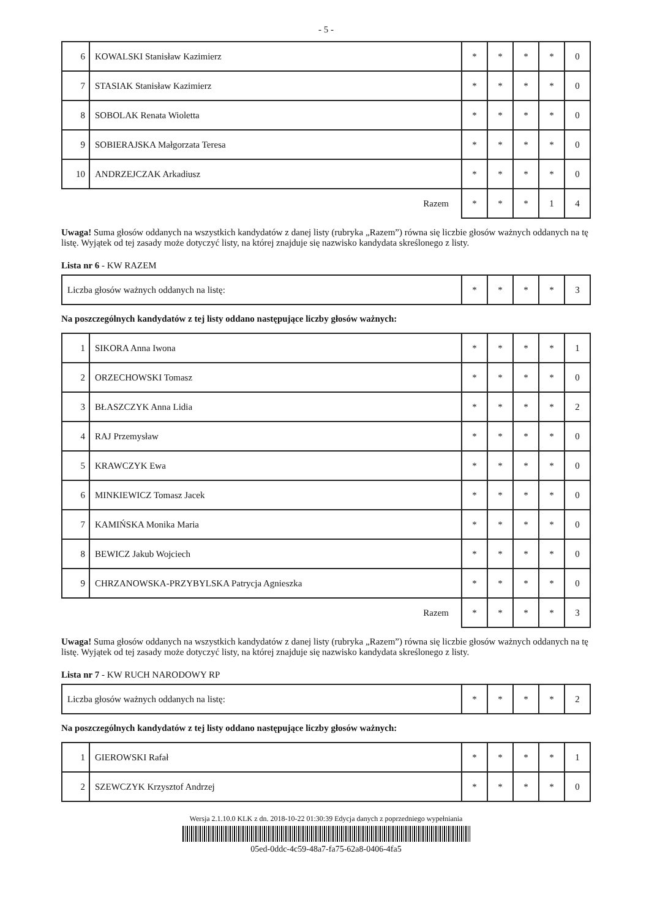- 5 -
| 6 | KOWALSKI Stanisław Kazimierz | * | * | * | * | 0 |
| 7 | STASIAK Stanisław Kazimierz | * | * | * | * | 0 |
| 8 | SOBOLAK Renata Wioletta | * | * | * | * | 0 |
| 9 | SOBIERAJSKA Małgorzata Teresa | * | * | * | * | 0 |
| 10 | ANDRZEJCZAK Arkadiusz | * | * | * | * | 0 |
| | Razem | * | * | * | 1 | 4 |
Uwaga! Suma głosów oddanych na wszystkich kandydatów z danej listy (rubryka „Razem”) równa się liczbie głosów ważnych oddanych na tę listę. Wyjątek od tej zasady może dotyczyć listy, na której znajduje się nazwisko kandydata skreślonego z listy.
Lista nr 6 - KW RAZEM
| Liczba głosów ważnych oddanych na listę: | * | * | * | * | 3 |
Na poszczególnych kandydatów z tej listy oddano następujące liczby głosów ważnych:
| 1 | SIKORA Anna Iwona | * | * | * | * | 1 |
| 2 | ORZECHOWSKI Tomasz | * | * | * | * | 0 |
| 3 | BŁASZCZYK Anna Lidia | * | * | * | * | 2 |
| 4 | RAJ Przemysław | * | * | * | * | 0 |
| 5 | KRAWCZYK Ewa | * | * | * | * | 0 |
| 6 | MINKIEWICZ Tomasz Jacek | * | * | * | * | 0 |
| 7 | KAMIŃSKA Monika Maria | * | * | * | * | 0 |
| 8 | BEWICZ Jakub Wojciech | * | * | * | * | 0 |
| 9 | CHRZANOWSKA-PRZYBYLSKA Patrycja Agnieszka | * | * | * | * | 0 |
| | Razem | * | * | * | * | 3 |
Uwaga! Suma głosów oddanych na wszystkich kandydatów z danej listy (rubryka „Razem”) równa się liczbie głosów ważnych oddanych na tę listę. Wyjątek od tej zasady może dotyczyć listy, na której znajduje się nazwisko kandydata skreślonego z listy.
Lista nr 7 - KW RUCH NARODOWY RP
| Liczba głosów ważnych oddanych na listę: | * | * | * | * | 2 |
Na poszczególnych kandydatów z tej listy oddano następujące liczby głosów ważnych:
| 1 | GIEROWSKI Rafał | * | * | * | * | 1 |
| 2 | SZEWCZYK Krzysztof Andrzej | * | * | * | * | 0 |
Wersja 2.1.10.0 KLK z dn. 2018-10-22 01:30:39 Edycja danych z poprzedniego wypełniania
05ed-0ddc-4c59-48a7-fa75-62a8-0406-4fa5